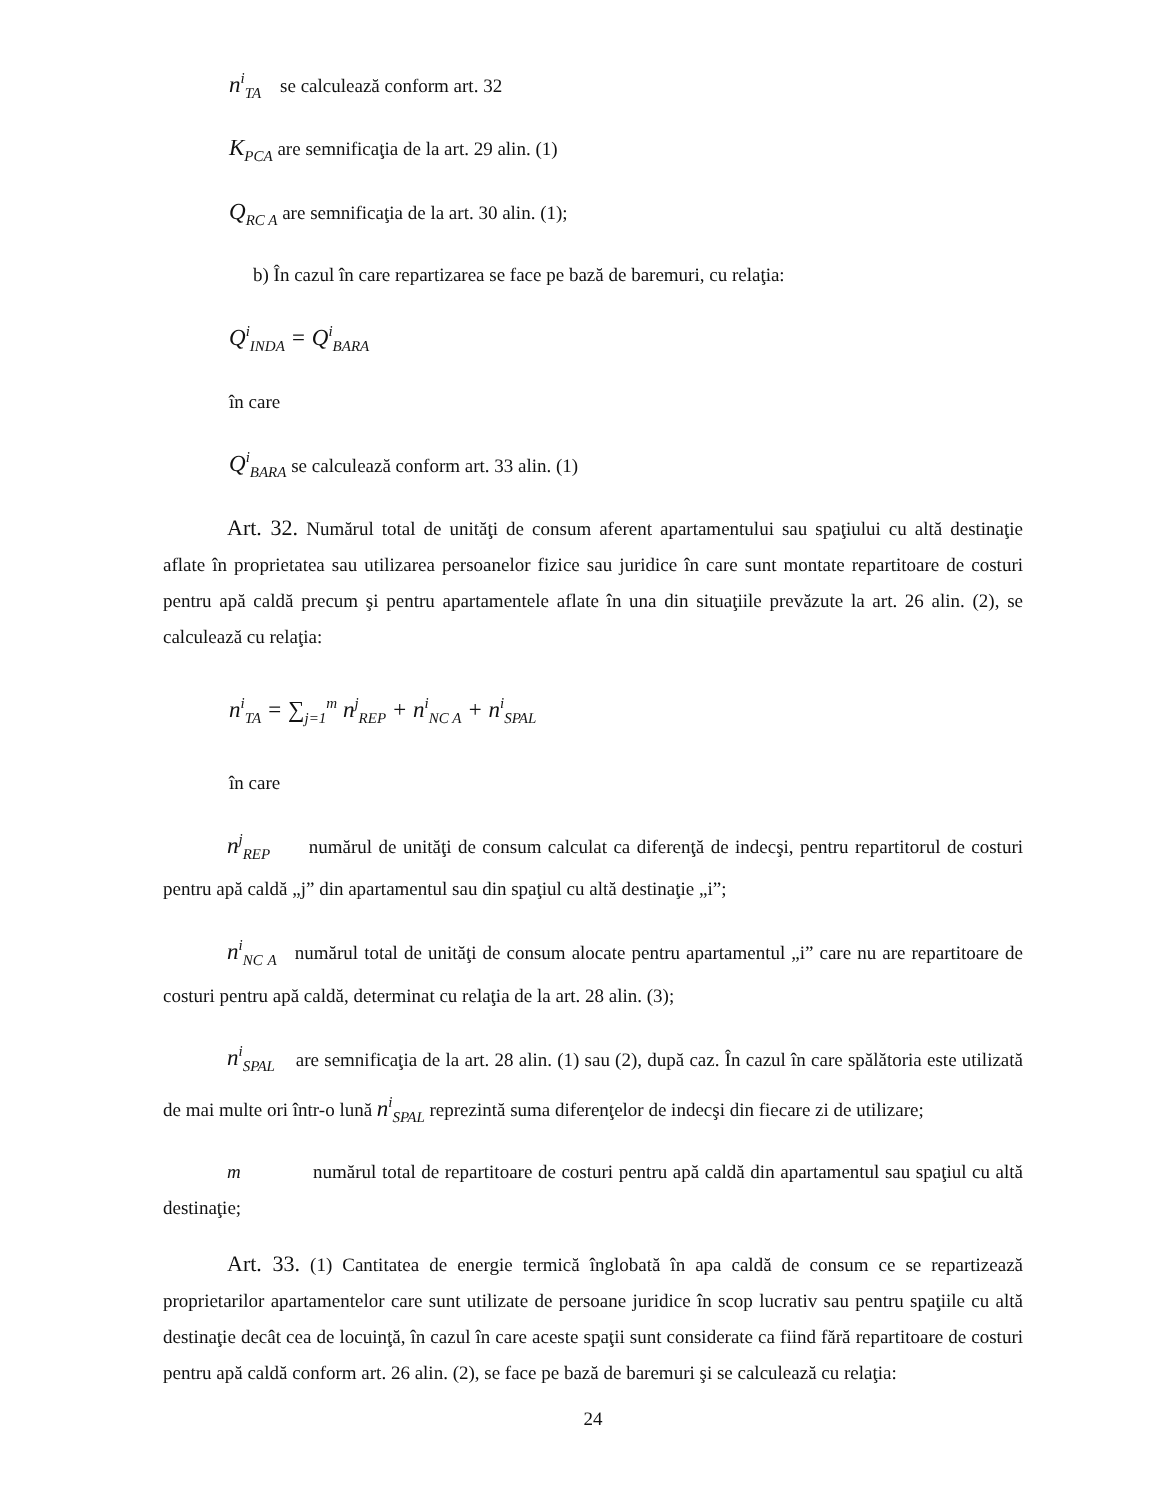n<sup>i</sup><sub>TA</sub> se calculează conform art. 32
K<sub>PCA</sub> are semnificaţia de la art. 29 alin. (1)
Q<sub>RC A</sub> are semnificaţia de la art. 30 alin. (1);
b) În cazul în care repartizarea se face pe bază de baremuri, cu relaţia:
Q<sup>i</sup><sub>INDA</sub> = Q<sup>i</sup><sub>BARA</sub>
în care
Q<sup>i</sup><sub>BARA</sub> se calculează conform art. 33 alin. (1)
Art. 32. Numărul total de unităţi de consum aferent apartamentului sau spaţiului cu altă destinaţie aflate în proprietatea sau utilizarea persoanelor fizice sau juridice în care sunt montate repartitoare de costuri pentru apă caldă precum şi pentru apartamentele aflate în una din situaţiile prevăzute la art. 26 alin. (2), se calculează cu relaţia:
n<sup>i</sup><sub>TA</sub> = ∑<sub>j=1</sub><sup>m</sup> n<sup>j</sup><sub>REP</sub> + n<sup>i</sup><sub>NC A</sub> + n<sup>i</sup><sub>SPAL</sub>
în care
n<sup>j</sup><sub>REP</sub> numărul de unităţi de consum calculat ca diferenţă de indecşi, pentru repartitorul de costuri pentru apă caldă „j” din apartamentul sau din spaţiul cu altă destinaţie „i”;
n<sup>i</sup><sub>NC A</sub> numărul total de unităţi de consum alocate pentru apartamentul „i” care nu are repartitoare de costuri pentru apă caldă, determinat cu relaţia de la art. 28 alin. (3);
n<sup>i</sup><sub>SPAL</sub> are semnificaţia de la art. 28 alin. (1) sau (2), după caz. În cazul în care spălătoria este utilizată de mai multe ori într-o lună n<sup>i</sup><sub>SPAL</sub> reprezintă suma diferenţelor de indecşi din fiecare zi de utilizare;
m numărul total de repartitoare de costuri pentru apă caldă din apartamentul sau spaţiul cu altă destinaţie;
Art. 33. (1) Cantitatea de energie termică înglobată în apa caldă de consum ce se repartizează proprietarilor apartamentelor care sunt utilizate de persoane juridice în scop lucrativ sau pentru spaţiile cu altă destinaţie decât cea de locuinţă, în cazul în care aceste spaţii sunt considerate ca fiind fără repartitoare de costuri pentru apă caldă conform art. 26 alin. (2), se face pe bază de baremuri şi se calculează cu relaţia:
24